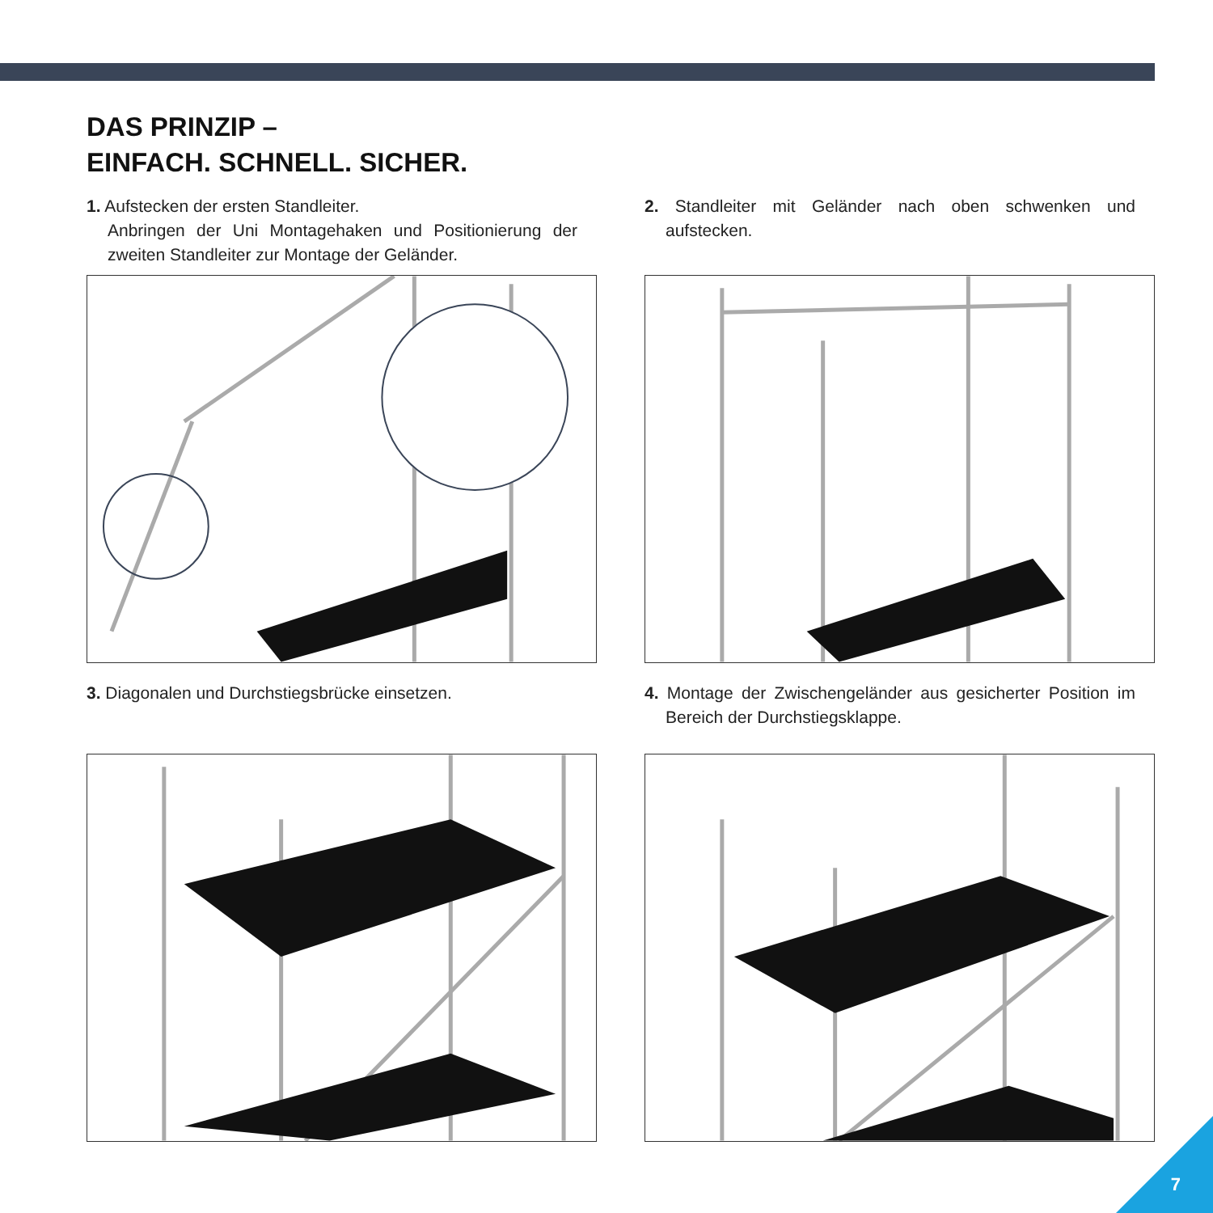DAS PRINZIP –
EINFACH. SCHNELL. SICHER.
1. Aufstecken der ersten Standleiter.
Anbringen der Uni Montagehaken und Positionierung der zweiten Standleiter zur Montage der Geländer.
2. Standleiter mit Geländer nach oben schwenken und aufstecken.
3. Diagonalen und Durchstiegsbrücke einsetzen.
4. Montage der Zwischengeländer aus gesicherter Position im Bereich der Durchstiegsklappe.
7